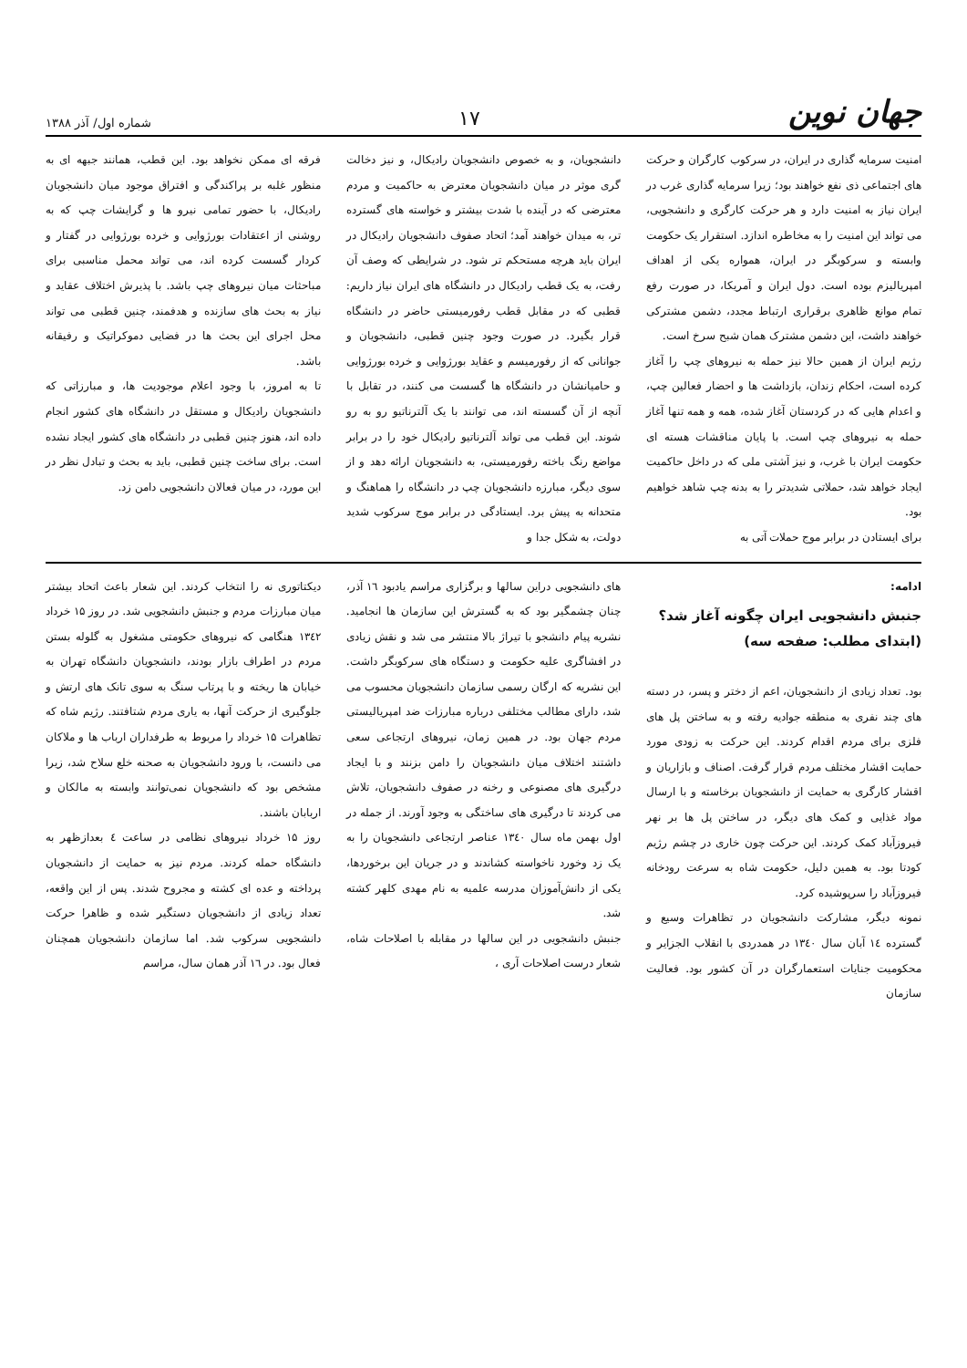جهان نوین
۱۷
شماره اول/ آذر ۱۳۸۸
امنیت سرمایه گذاری در ایران، در سرکوب کارگران و حرکت های اجتماعی ذی نفع خواهند بود؛ زیرا سرمایه گذاری غرب در ایران نیاز به امنیت دارد و هر حرکت کارگری و دانشجویی، می تواند این امنیت را به مخاطره اندازد. استقرار یک حکومت وابسته و سرکوبگر در ایران، همواره یکی از اهداف امپریالیزم بوده است. دول ایران و آمریکا، در صورت رفع تمام موانع ظاهری برقراری ارتباط مجدد، دشمن مشترکی خواهند داشت، این دشمن مشترک همان شبح سرخ است.
رژیم ایران از همین حالا نیز حمله به نیروهای چپ را آغاز کرده است، احکام زندان، بازداشت ها و احضار فعالین چپ، و اعدام هایی که در کردستان آغاز شده، همه و همه تنها آغاز حمله به نیروهای چپ است. با پایان مناقشات هسته ای حکومت ایران با غرب، و نیز آشتی ملی که در داخل حاکمیت ایجاد خواهد شد، حملاتی شدیدتر را به بدنه چپ شاهد خواهیم بود.
برای ایستادن در برابر موج حملات آتی به
دانشجویان، و به خصوص دانشجویان رادیکال، و نیز دخالت گری موثر در میان دانشجویان معترض به حاکمیت و مردم معترضی که در آینده با شدت بیشتر و خواسته های گسترده تر، به میدان خواهند آمد؛ اتحاد صفوف دانشجویان رادیکال در ایران باید هرچه مستحکم تر شود. در شرایطی که وصف آن رفت، به یک قطب رادیکال در دانشگاه های ایران نیاز داریم: قطبی که در مقابل قطب رفورمیستی حاضر در دانشگاه قرار بگیرد. در صورت وجود چنین قطبی، دانشجویان و جوانانی که از رفورمیسم و عقاید بورژوایی و خرده بورژوایی و حامیانشان در دانشگاه ها گسست می کنند، در تقابل با آنچه از آن گسسته اند، می توانند با یک آلترناتیو رو به رو شوند. این قطب می تواند آلترناتیو رادیکال خود را در برابر مواضع رنگ باخته رفورمیستی، به دانشجویان ارائه دهد و از سوی دیگر، مبارزه دانشجویان چپ در دانشگاه را هماهنگ و متحدانه به پیش برد. ایستادگی در برابر موج سرکوب شدید دولت، به شکل جدا و
فرقه ای ممکن نخواهد بود. این قطب، همانند جبهه ای به منظور غلبه بر پراکندگی و افتراق موجود میان دانشجویان رادیکال، با حضور تمامی نیرو ها و گرایشات چپ که به روشنی از اعتقادات بورژوایی و خرده بورژوایی در گفتار و کردار گسست کرده اند، می تواند محمل مناسبی برای مباحثات میان نیروهای چپ باشد. با پذیرش اختلاف عقاید و نیاز به بحث های سازنده و هدفمند، چنین قطبی می تواند محل اجرای این بحث ها در فضایی دموکراتیک و رفیقانه باشد.
تا به امروز، با وجود اعلام موجودیت ها، و مبارزاتی که دانشجویان رادیکال و مستقل در دانشگاه های کشور انجام داده اند، هنوز چنین قطبی در دانشگاه های کشور ایجاد نشده است. برای ساخت چنین قطبی، باید به بحث و تبادل نظر در این مورد، در میان فعالان دانشجویی دامن زد.
ادامه:
جنبش دانشجویی ایران چگونه آغاز شد؟
(ابتدای مطلب: صفحه سه)
بود. تعداد زیادی از دانشجویان، اعم از دختر و پسر، در دسته های چند نفری به منطقه جوادیه رفته و به ساختن پل های فلزی برای مردم اقدام کردند. این حرکت به زودی مورد حمایت اقشار مختلف مردم قرار گرفت. اصناف و بازاریان و اقشار کارگری به حمایت از دانشجویان برخاسته و با ارسال مواد غذایی و کمک های دیگر، در ساختن پل ها بر نهر فیروزآباد کمک کردند. این حرکت چون خاری در چشم رژیم کودتا بود. به همین دلیل، حکومت شاه به سرعت رودخانه فیروزآباد را سرپوشیده کرد.
نمونه دیگر، مشارکت دانشجویان در تظاهرات وسیع و گسترده ۱٤ آبان سال ۱۳٤۰ در همدردی با انقلاب الجزایر و محکومیت جنایات استعمارگران در آن کشور بود. فعالیت سازمان
های دانشجویی دراین سالها و برگزاری مراسم یادبود ۱٦ آذر، چنان چشمگیر بود که به گسترش این سازمان ها انجامید. نشریه پیام دانشجو با تیراژ بالا منتشر می شد و نقش زیادی در افشاگری علیه حکومت و دستگاه های سرکوبگر داشت. این نشریه که ارگان رسمی سازمان دانشجویان محسوب می شد، دارای مطالب مختلفی درباره مبارزات ضد امپریالیستی مردم جهان بود. در همین زمان، نیروهای ارتجاعی سعی داشتند اختلاف میان دانشجویان را دامن بزنند و با ایجاد درگیری های مصنوعی و رخنه در صفوف دانشجویان، تلاش می کردند تا درگیری های ساختگی به وجود آورند. از جمله در اول بهمن ماه سال ۱۳٤۰ عناصر ارتجاعی دانشجویان را به یک زد وخورد ناخواسته کشاندند و در جریان این برخوردها، یکی از دانش‌آموزان مدرسه علمیه به نام مهدی کلهر کشته شد.
جنبش دانشجویی در این سالها در مقابله با اصلاحات شاه، شعار درست اصلاحات آری ،
دیکتاتوری نه را انتخاب کردند. این شعار باعث اتحاد بیشتر میان مبارزات مردم و جنبش دانشجویی شد. در روز ۱۵ خرداد ۱۳٤۲ هنگامی که نیروهای حکومتی مشغول به گلوله بستن مردم در اطراف بازار بودند، دانشجویان دانشگاه تهران به خیابان ها ریخته و با پرتاب سنگ به سوی تانک های ارتش و جلوگیری از حرکت آنها، به یاری مردم شتافتند. رژیم شاه که تظاهرات ۱۵ خرداد را مربوط به طرفداران ارباب ها و ملاکان می دانست، با ورود دانشجویان به صحنه خلع سلاح شد، زیرا مشخص بود که دانشجویان نمی‌توانند وابسته به مالکان و اربابان باشند.
روز ۱۵ خرداد نیروهای نظامی در ساعت ٤ بعدازظهر به دانشگاه حمله کردند. مردم نیز به حمایت از دانشجویان پرداخته و عده ای کشته و مجروح شدند. پس از این واقعه، تعداد زیادی از دانشجویان دستگیر شده و ظاهرا حرکت دانشجویی سرکوب شد. اما سازمان دانشجویان همچنان فعال بود. در ۱٦ آذر همان سال، مراسم